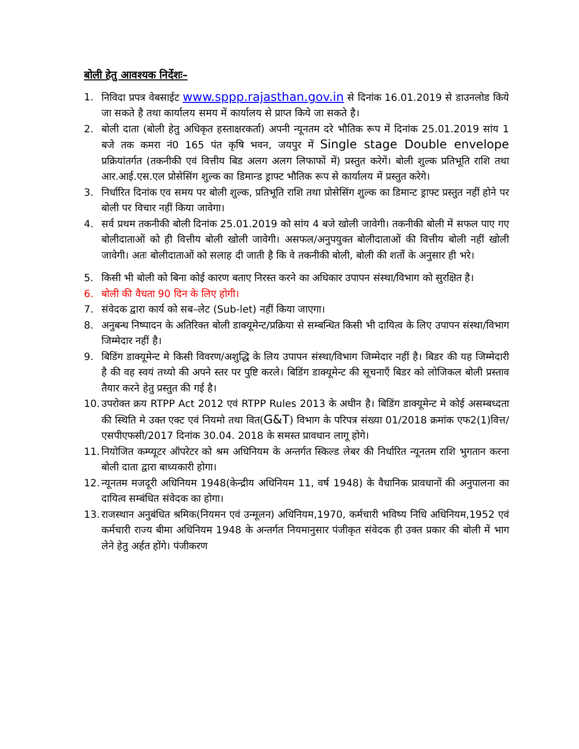बोली हेतु आवश्यक निर्देशः–
1. निविदा प्रपत्र वेबसाईट www.sppp.rajasthan.gov.in से दिनांक 16.01.2019 से डाउनलोड किये जा सकते है तथा कार्यालय समय में कार्यालय से प्राप्त किये जा सकते है।
2. बोली दाता (बोली हेतु अधिकृत हस्ताक्षरकर्ता) अपनी न्यूनतम दरे भौतिक रूप में दिनांक 25.01.2019 सांय 1 बजे तक कमरा नं0 165 पंत कृषि भवन, जयपुर में Single stage Double envelope प्रक्रियांतर्गत (तकनीकी एवं वित्तीय बिड अलग अलग लिफाफों में) प्रस्तुत करेगें। बोली शुल्क प्रतिभूति राशि तथा आर.आई.एस.एल प्रोसेसिंग शुल्क का डिमान्ड ड्राफ्ट भौतिक रूप से कार्यालय में प्रस्तुत करेगे।
3. निर्धारित दिनांक एव समय पर बोली शुल्क, प्रतिभूति राशि तथा प्रोसेसिंग शुल्क का डिमान्ट ड्राफ्ट प्रस्तुत नहीं होने पर बोली पर विचार नहीं किया जावेगा।
4. सर्व प्रथम तकनीकी बोली दिनांक 25.01.2019 को सांय 4 बजे खोली जावेगी। तकनीकी बोली में सफल पाए गए बोलीदाताओं को ही वित्तीय बोली खोली जावेगी। असफल/अनुपयुक्त बोलीदाताओं की वित्तीय बोली नहीं खोली जावेगी। अतः बोलीदाताओं को सलाह दी जाती है कि वे तकनीकी बोली, बोली की शर्तो के अनुसार ही भरे।
5. किसी भी बोली को बिना कोई कारण बताए निरस्त करने का अधिकार उपापन संस्था/विभाग को सुरक्षित है।
6. बोली की वैधता 90 दिन के लिए होगी।
7. संवेदक द्वारा कार्य को सब–लेट (Sub-let) नहीं किया जाएगा।
8. अनुबन्ध निष्पादन के अतिरिक्त बोली डाक्यूमेन्ट/प्रक्रिया से सम्बन्धित किसी भी दायित्व के लिए उपापन संस्था/विभाग जिम्मेदार नहीं है।
9. बिडिंग डाक्यूमेन्ट मे किसी विवरण/अशुद्धि के लिय उपापन संस्था/विभाग जिम्मेदार नहीं है। बिडर की यह जिम्मेदारी है की वह स्वयं तथ्यो की अपने स्तर पर पुष्टि करले। बिडिंग डाक्यूमेन्ट की सूचनाएँ बिडर को लोजिकल बोली प्रस्ताव तैयार करने हेतु प्रस्तुत की गई है।
10. उपरोक्त क्रय RTPP Act 2012 एवं RTPP Rules 2013 के अधीन है। बिडिंग डाक्यूमेन्ट मे कोई असम्बध्दता की स्थिति मे उक्त एक्ट एवं नियमो तथा वित(G&T) विभाग के परिपत्र संख्या 01/2018 क्रमांक एफ2(1)वित्त/एसपीएफसी/2017 दिनांक 30.04. 2018 के समस्त प्रावधान लागू होगे।
11. नियोजित कम्प्यूटर ऑपरेटर को श्रम अधिनियम के अन्तर्गत स्किल्ड लेबर की निर्धारित न्यूनतम राशि भुगतान करना बोली दाता द्वारा बाध्यकारी होगा।
12. न्यूनतम मजदूरी अधिनियम 1948(केन्द्रीय अधिनियम 11, वर्ष 1948) के वैधानिक प्रावधानों की अनुपालना का दायित्व सम्बंधित संवेदक का होगा।
13. राजस्थान अनुबंधित श्रमिक(नियमन एवं उन्मूलन) अधिनियम,1970, कर्मचारी भविष्य निधि अधिनियम,1952 एवं कर्मचारी राज्य बीमा अधिनियम 1948 के अन्तर्गत नियमानुसार पंजीकृत संवेदक ही उक्त प्रकार की बोली में भाग लेने हेतु अर्हत होंगे। पंजीकरण